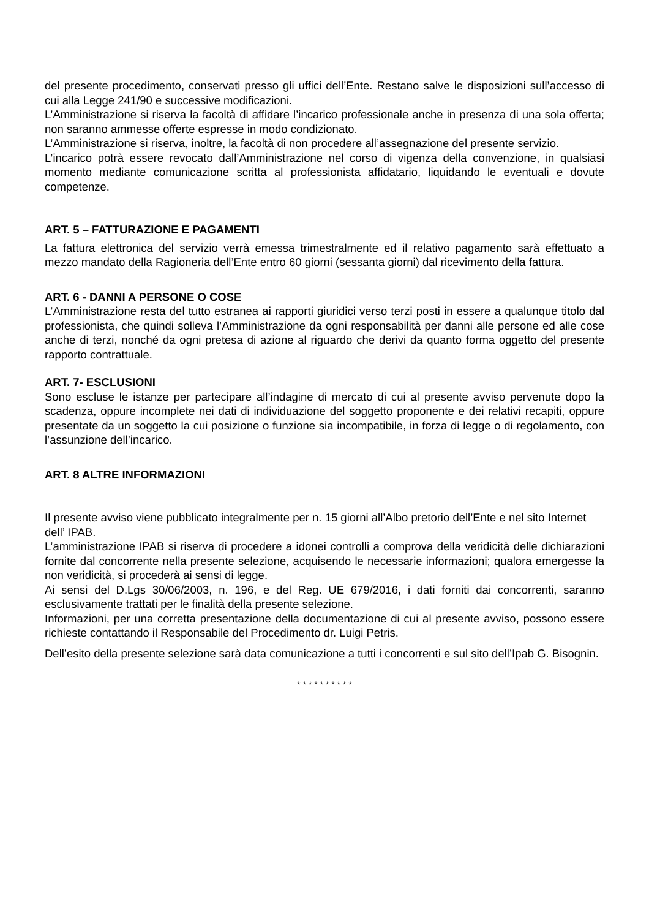del presente procedimento, conservati presso gli uffici dell’Ente. Restano salve le disposizioni sull’accesso di cui alla Legge 241/90 e successive modificazioni.
L’Amministrazione si riserva la facoltà di affidare l’incarico professionale anche in presenza di una sola offerta; non saranno ammesse offerte espresse in modo condizionato.
L’Amministrazione si riserva, inoltre, la facoltà di non procedere all’assegnazione del presente servizio.
L’incarico potrà essere revocato dall’Amministrazione nel corso di vigenza della convenzione, in qualsiasi momento mediante comunicazione scritta al professionista affidatario, liquidando le eventuali e dovute competenze.
ART. 5 – FATTURAZIONE E PAGAMENTI
La fattura elettronica del servizio verrà emessa trimestralmente ed il relativo pagamento sarà effettuato a mezzo mandato della Ragioneria dell’Ente entro 60 giorni (sessanta giorni) dal ricevimento della fattura.
ART. 6 - DANNI A PERSONE O COSE
L’Amministrazione resta del tutto estranea ai rapporti giuridici verso terzi posti in essere a qualunque titolo dal professionista, che quindi solleva l’Amministrazione da ogni responsabilità per danni alle persone ed alle cose anche di terzi, nonché da ogni pretesa di azione al riguardo che derivi da quanto forma oggetto del presente rapporto contrattuale.
ART. 7- ESCLUSIONI
Sono escluse le istanze per partecipare all’indagine di mercato di cui al presente avviso pervenute dopo la scadenza, oppure incomplete nei dati di individuazione del soggetto proponente e dei relativi recapiti, oppure presentate da un soggetto la cui posizione o funzione sia incompatibile, in forza di legge o di regolamento, con l’assunzione dell’incarico.
ART. 8 ALTRE INFORMAZIONI
Il presente avviso viene pubblicato integralmente per n. 15 giorni all’Albo pretorio dell’Ente e nel sito Internet dell’ IPAB.
L’amministrazione IPAB si riserva di procedere a idonei controlli a comprova della veridicità delle dichiarazioni fornite dal concorrente nella presente selezione, acquisendo le necessarie informazioni; qualora emergesse la non veridicità, si procederà ai sensi di legge.
Ai sensi del D.Lgs 30/06/2003, n. 196, e del Reg. UE 679/2016, i dati forniti dai concorrenti, saranno esclusivamente trattati per le finalità della presente selezione.
Informazioni, per una corretta presentazione della documentazione di cui al presente avviso, possono essere richieste contattando il Responsabile del Procedimento dr. Luigi Petris.
Dell’esito della presente selezione sarà data comunicazione a tutti i concorrenti e sul sito dell’Ipab G. Bisognin.
* * * * * * * * * *